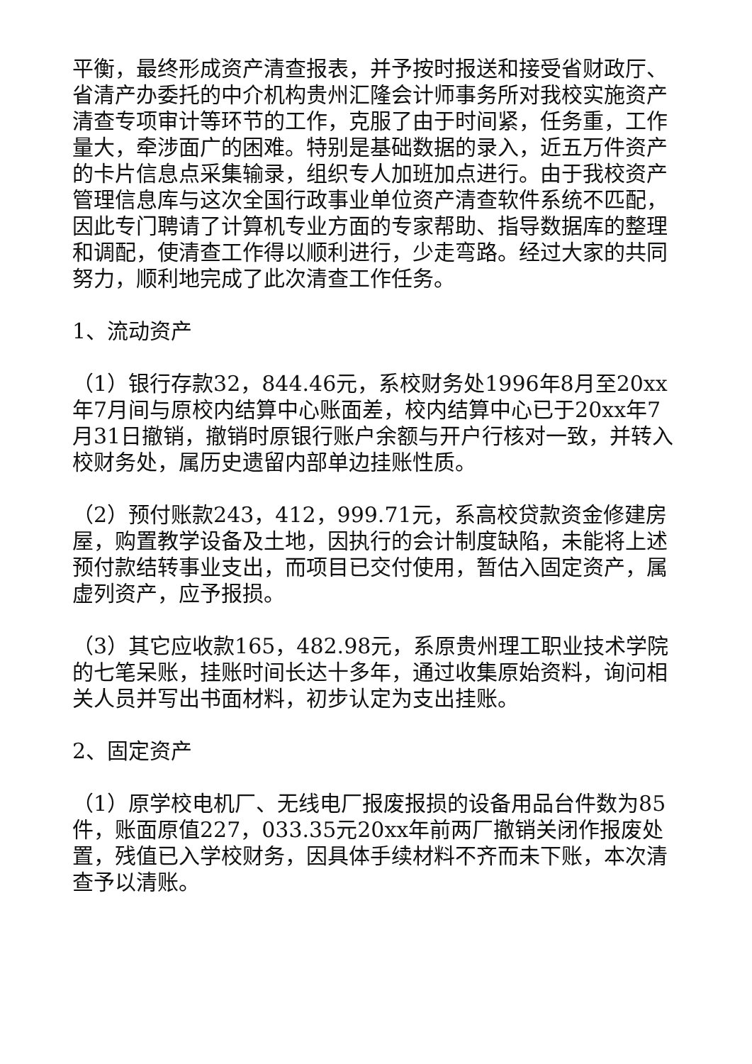平衡，最终形成资产清查报表，并予按时报送和接受省财政厅、省清产办委托的中介机构贵州汇隆会计师事务所对我校实施资产清查专项审计等环节的工作，克服了由于时间紧，任务重，工作量大，牵涉面广的困难。特别是基础数据的录入，近五万件资产的卡片信息点采集输录，组织专人加班加点进行。由于我校资产管理信息库与这次全国行政事业单位资产清查软件系统不匹配，因此专门聘请了计算机专业方面的专家帮助、指导数据库的整理和调配，使清查工作得以顺利进行，少走弯路。经过大家的共同努力，顺利地完成了此次清查工作任务。
1、流动资产
（1）银行存款32，844.46元，系校财务处1996年8月至20xx年7月间与原校内结算中心账面差，校内结算中心已于20xx年7月31日撤销，撤销时原银行账户余额与开户行核对一致，并转入校财务处，属历史遗留内部单边挂账性质。
（2）预付账款243，412，999.71元，系高校贷款资金修建房屋，购置教学设备及土地，因执行的会计制度缺陷，未能将上述预付款结转事业支出，而项目已交付使用，暂估入固定资产，属虚列资产，应予报损。
（3）其它应收款165，482.98元，系原贵州理工职业技术学院的七笔呆账，挂账时间长达十多年，通过收集原始资料，询问相关人员并写出书面材料，初步认定为支出挂账。
2、固定资产
（1）原学校电机厂、无线电厂报废报损的设备用品台件数为85件，账面原值227，033.35元20xx年前两厂撤销关闭作报废处置，残值已入学校财务，因具体手续材料不齐而未下账，本次清查予以清账。